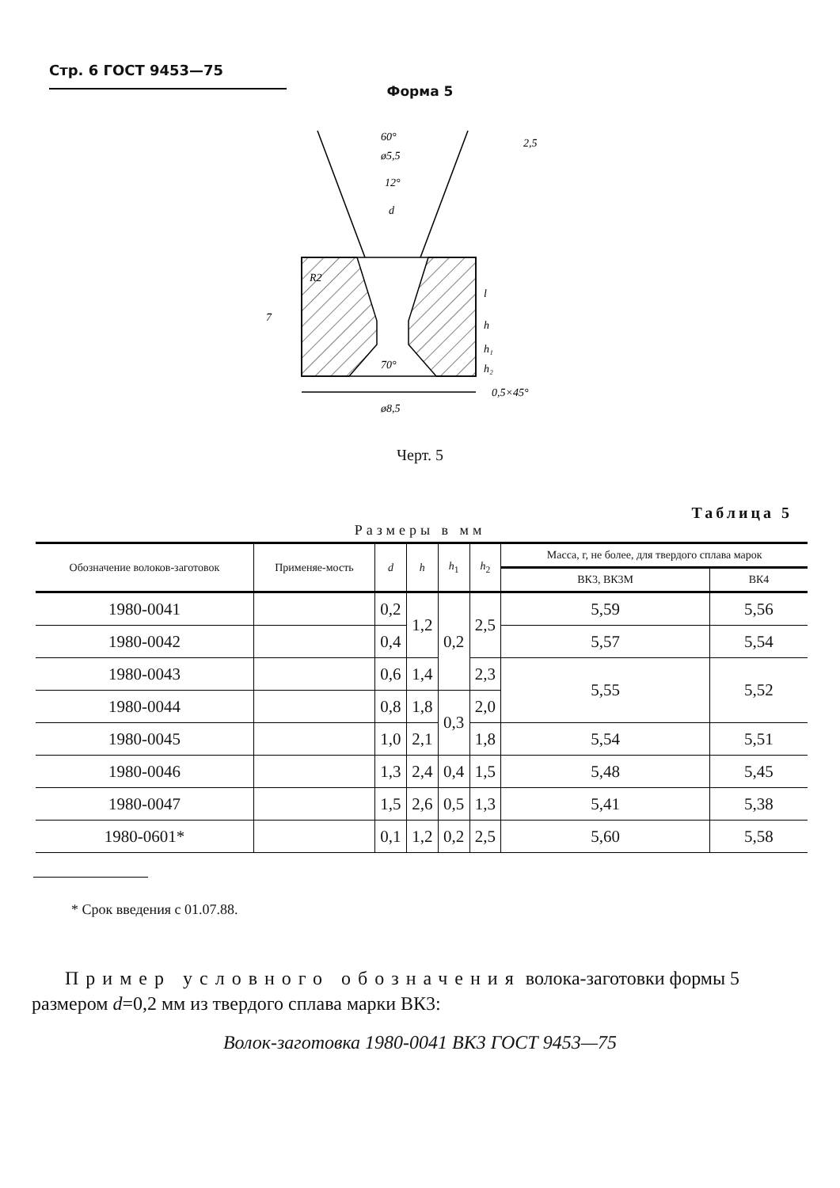Стр. 6 ГОСТ 9453—75
Форма 5
60°
ø5,5
12°
d
7
ø8,5
70°
l
h
h₁
h₂
0,5×45°
2,5
R2
Черт. 5
Таблица 5
Размеры в мм
| Обозначение волоков-заготовок | Применяе-мость | d | h | h<sub>1</sub> | h<sub>2</sub> | Масса, г, не более, для твердого сплава марок | |
| --- | --- | --- | --- | --- | --- | --- | --- |
| | | | | | | ВК3, ВК3М | ВК4 |
| 1980-0041 | | 0,2 | 1,2 | 0,2 | 2,5 | 5,59 | 5,56 |
| 1980-0042 | | 0,4 | | | | 5,57 | 5,54 |
| 1980-0043 | | 0,6 | 1,4 | | 2,3 | 5,55 | 5,52 |
| 1980-0044 | | 0,8 | 1,8 | 0,3 | 2,0 | | |
| 1980-0045 | | 1,0 | 2,1 | | 1,8 | 5,54 | 5,51 |
| 1980-0046 | | 1,3 | 2,4 | 0,4 | 1,5 | 5,48 | 5,45 |
| 1980-0047 | | 1,5 | 2,6 | 0,5 | 1,3 | 5,41 | 5,38 |
| 1980-0601* | | 0,1 | 1,2 | 0,2 | 2,5 | 5,60 | 5,58 |
* Срок введения с 01.07.88.
Пример условного обозначения волока-заготовки формы 5 размером d=0,2 мм из твердого сплава марки ВК3:
Волок-заготовка 1980-0041 ВК3 ГОСТ 9453—75